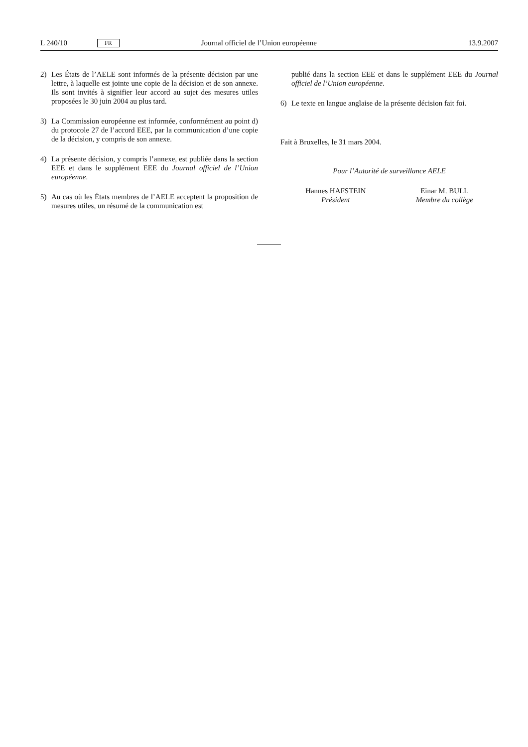L 240/10 FR Journal officiel de l’Union européenne 13.9.2007
2) Les États de l’AELE sont informés de la présente décision par une lettre, à laquelle est jointe une copie de la décision et de son annexe. Ils sont invités à signifier leur accord au sujet des mesures utiles proposées le 30 juin 2004 au plus tard.
3) La Commission européenne est informée, conformément au point d) du protocole 27 de l’accord EEE, par la communication d’une copie de la décision, y compris de son annexe.
4) La présente décision, y compris l’annexe, est publiée dans la section EEE et dans le supplément EEE du Journal officiel de l’Union européenne.
5) Au cas où les États membres de l’AELE acceptent la proposition de mesures utiles, un résumé de la communication est
publié dans la section EEE et dans le supplément EEE du Journal officiel de l’Union européenne.
6) Le texte en langue anglaise de la présente décision fait foi.
Fait à Bruxelles, le 31 mars 2004.
Pour l’Autorité de surveillance AELE
Hannes HAFSTEIN
Président
Einar M. BULL
Membre du collège